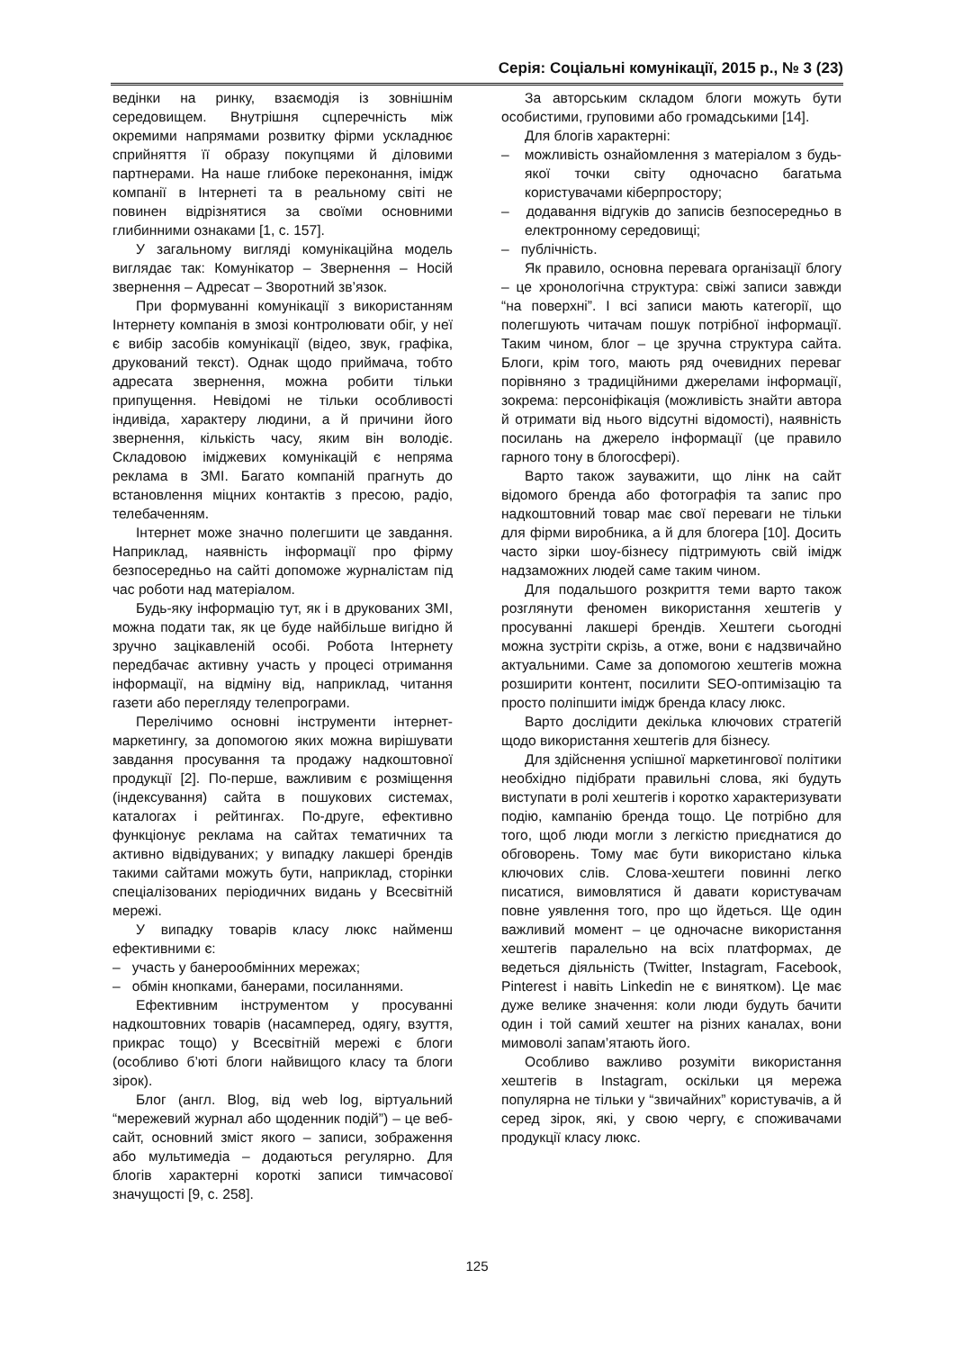Серія: Соціальні комунікації, 2015 р., № 3 (23)
ведінки на ринку, взаємодія із зовнішнім середовищем. Внутрішня сцперечність між окремими напрямами розвитку фірми ускладнює сприйняття її образу покупцями й діловими партнерами. На наше глибоке переконання, імідж компанії в Інтернеті та в реальному світі не повинен відрізнятися за своїми основними глибинними ознаками [1, с. 157].
У загальному вигляді комунікаційна модель виглядає так: Комунікатор – Звернення – Носій звернення – Адресат – Зворотний зв’язок.
При формуванні комунікації з використанням Інтернету компанія в змозі контролювати обіг, у неї є вибір засобів комунікації (відео, звук, графіка, друкований текст). Однак щодо приймача, тобто адресата звернення, можна робити тільки припущення. Невідомі не тільки особливості індивіда, характеру людини, а й причини його звернення, кількість часу, яким він володіє. Складовою іміджевих комунікацій є непряма реклама в ЗМІ. Багато компаній прагнуть до встановлення міцних контактів з пресою, радіо, телебаченням.
Інтернет може значно полегшити це завдання. Наприклад, наявність інформації про фірму безпосередньо на сайті допоможе журналістам під час роботи над матеріалом.
Будь-яку інформацію тут, як і в друкованих ЗМІ, можна подати так, як це буде найбільше вигідно й зручно зацікавленій особі. Робота Інтернету передбачає активну участь у процесі отримання інформації, на відміну від, наприклад, читання газети або перегляду телепрограми.
Перелічимо основні інструменти інтернет-маркетингу, за допомогою яких можна вирішувати завдання просування та продажу надкоштовної продукції [2]. По-перше, важливим є розміщення (індексування) сайта в пошукових системах, каталогах і рейтингах. По-друге, ефективно функціонує реклама на сайтах тематичних та активно відвідуваних; у випадку лакшері брендів такими сайтами можуть бути, наприклад, сторінки спеціалізованих періодичних видань у Всесвітній мережі.
У випадку товарів класу люкс найменш ефективними є:
– участь у банерообмінних мережах;
– обмін кнопками, банерами, посиланнями.
Ефективним інструментом у просуванні надкоштовних товарів (насамперед, одягу, взуття, прикрас тощо) у Всесвітній мережі є блоги (особливо б’юті блоги найвищого класу та блоги зірок).
Блог (англ. Blog, від web log, віртуальний “мережевий журнал або щоденник подій”) – це веб-сайт, основний зміст якого – записи, зображення або мультимедіа – додаються регулярно. Для блогів характерні короткі записи тимчасової значущості [9, с. 258].
За авторським складом блоги можуть бути особистими, груповими або громадськими [14].
Для блогів характерні:
– можливість ознайомлення з матеріалом з будь-якої точки світу одночасно багатьма користувачами кіберпростору;
– додавання відгуків до записів безпосередньо в електронному середовищі;
– публічність.
Як правило, основна перевага організації блогу – це хронологічна структура: свіжі записи завжди “на поверхні”. І всі записи мають категорії, що полегшують читачам пошук потрібної інформації. Таким чином, блог – це зручна структура сайта. Блоги, крім того, мають ряд очевидних переваг порівняно з традиційними джерелами інформації, зокрема: персоніфікація (можливість знайти автора й отримати від нього відсутні відомості), наявність посилань на джерело інформації (це правило гарного тону в блогосфері).
Варто також зауважити, що лінк на сайт відомого бренда або фотографія та запис про надкоштовний товар має свої переваги не тільки для фірми виробника, а й для блогера [10]. Досить часто зірки шоу-бізнесу підтримують свій імідж надзаможних людей саме таким чином.
Для подальшого розкриття теми варто також розглянути феномен використання хештегів у просуванні лакшері брендів. Хештеги сьогодні можна зустріти скрізь, а отже, вони є надзвичайно актуальними. Саме за допомогою хештегів можна розширити контент, посилити SEO-оптимізацію та просто поліпшити імідж бренда класу люкс.
Варто дослідити декілька ключових стратегій щодо використання хештегів для бізнесу.
Для здійснення успішної маркетингової політики необхідно підібрати правильні слова, які будуть виступати в ролі хештегів і коротко характеризувати подію, кампанію бренда тощо. Це потрібно для того, щоб люди могли з легкістю приєднатися до обговорень. Тому має бути використано кілька ключових слів. Слова-хештеги повинні легко писатися, вимовлятися й давати користувачам повне уявлення того, про що йдеться. Ще один важливий момент – це одночасне використання хештегів паралельно на всіх платформах, де ведеться діяльність (Twitter, Instagram, Facebook, Pinterest і навіть Linkedin не є винятком). Це має дуже велике значення: коли люди будуть бачити один і той самий хештег на різних каналах, вони мимоволі запам’ятають його.
Особливо важливо розуміти використання хештегів в Instagram, оскільки ця мережа популярна не тільки у “звичайних” користувачів, а й серед зірок, які, у свою чергу, є споживачами продукції класу люкс.
125